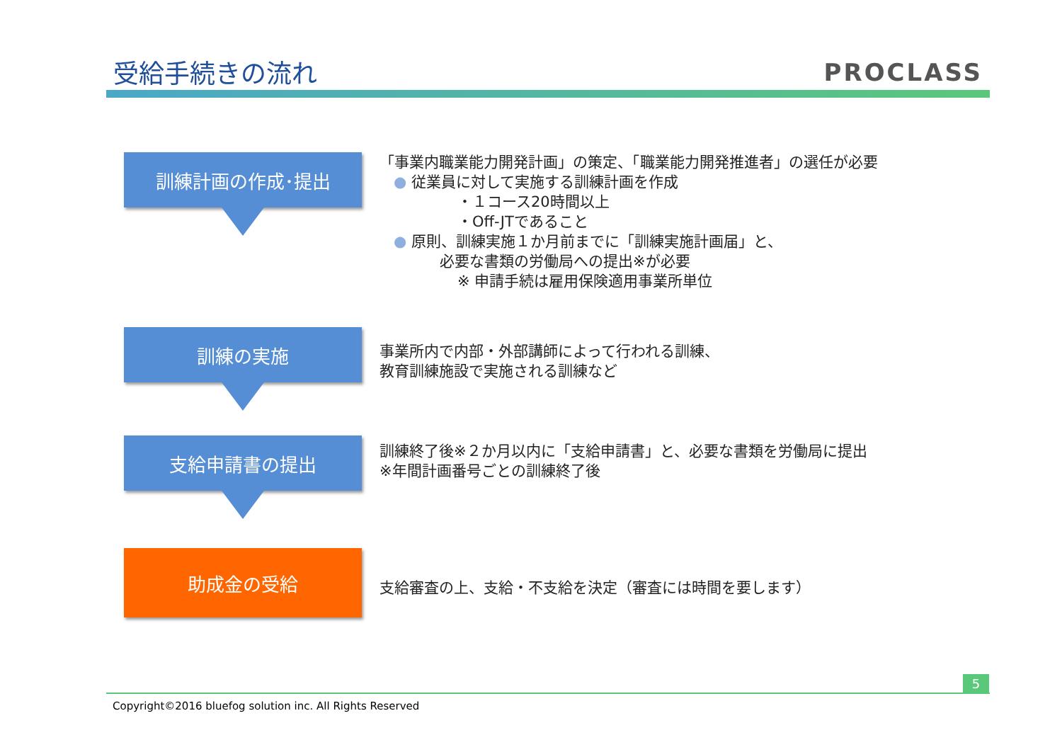受給手続きの流れ PROCLASS
訓練計画の作成･提出
「事業内職業能力開発計画」の策定、「職業能力開発推進者」の選任が必要
● 従業員に対して実施する訓練計画を作成
・１コース20時間以上
・Off-JTであること
● 原則、訓練実施１か月前までに「訓練実施計画届」と、
必要な書類の労働局への提出※が必要
※ 申請手続は雇用保険適用事業所単位
訓練の実施
事業所内で内部・外部講師によって行われる訓練、
教育訓練施設で実施される訓練など
支給申請書の提出
訓練終了後※２か月以内に「支給申請書」と、必要な書類を労働局に提出
※年間計画番号ごとの訓練終了後
助成金の受給
支給審査の上、支給・不支給を決定（審査には時間を要します）
5
Copyright©2016 bluefog solution inc. All Rights Reserved